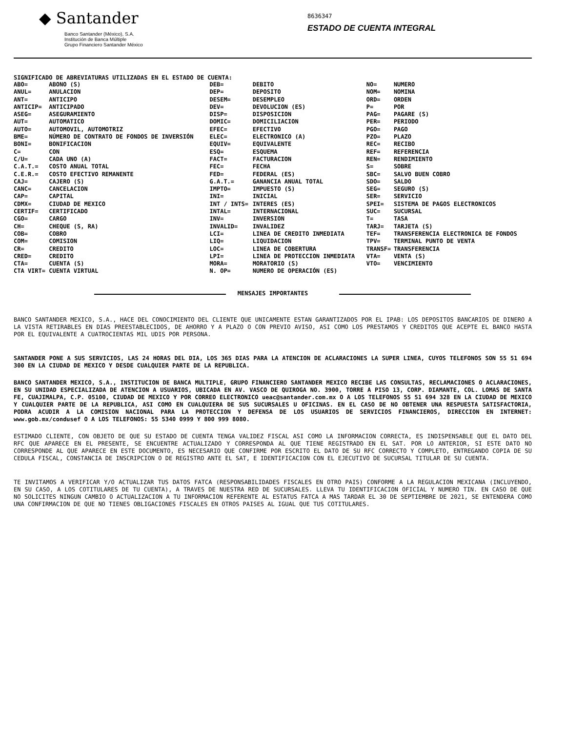◆ Santander
Banco Santander (México), S.A.
Institución de Banca Múltiple
Grupo Financiero Santander México
8636347
ESTADO DE CUENTA INTEGRAL
SIGNIFICADO DE ABREVIATURAS UTILIZADAS EN EL ESTADO DE CUENTA:
| ABO= ANUL= ANT= ANTICIP= ASEG= AUT= AUTO= BME= BONI= C= C/U= C.A.T.= C.E.R.= CAJ= CANC= CAP= CDMX= CERTIF= CGO= CH= COB= COM= CR= CRED= CTA= CTA VIRT= | ABONO (S) ANULACION ANTICIPO ANTICIPADO ASEGURAMIENTO AUTOMATICO AUTOMOVIL, AUTOMOTRIZ NÚMERO DE CONTRATO DE FONDOS DE INVERSIÓN BONIFICACION CON CADA UNO (A) COSTO ANUAL TOTAL COSTO EFECTIVO REMANENTE CAJERO (S) CANCELACION CAPITAL CIUDAD DE MEXICO CERTIFICADO CARGO CHEQUE (S, RA) COBRO COMISION CREDITO CREDITO CUENTA (S) CUENTA VIRTUAL | DEB= DEP= DESEM= DEV= DISP= DOMIC= EFEC= ELEC= EQUIV= ESQ= FACT= FEC= FED= G.A.T.= IMPTO= INI= INT / INTS= INTAL= INV= INVALID= LCI= LIQ= LOC= LPI= MORA= N. OP= | DEBITO DEPOSITO DESEMPLEO DEVOLUCION (ES) DISPOSICION DOMICILIACION EFECTIVO ELECTRONICO (A) EQUIVALENTE ESQUEMA FACTURACION FECHA FEDERAL (ES) GANANCIA ANUAL TOTAL IMPUESTO (S) INICIAL INTERES (ES) INTERNACIONAL INVERSION INVALIDEZ LINEA DE CREDITO INMEDIATA LIQUIDACION LINEA DE COBERTURA LINEA DE PROTECCION INMEDIATA MORATORIO (S) NUMERO DE OPERACIÓN (ES) | NO= NOM= ORD= P= PAG= PER= PGO= PZO= REC= REF= REN= S= SBC= SDO= SEG= SER= SPEI= SUC= T= TARJ= TEF= TPV= TRANSF= VTA= VTO= | NUMERO NOMINA ORDEN POR PAGARE (S) PERIODO PAGO PLAZO RECIBO REFERENCIA RENDIMIENTO SOBRE SALVO BUEN COBRO SALDO SEGURO (S) SERVICIO SISTEMA DE PAGOS ELECTRONICOS SUCURSAL TASA TARJETA (S) TRANSFERENCIA ELECTRONICA DE FONDOS TERMINAL PUNTO DE VENTA TRANSFERENCIA VENTA (S) VENCIMIENTO |
MENSAJES IMPORTANTES
BANCO SANTANDER MEXICO, S.A., HACE DEL CONOCIMIENTO DEL CLIENTE QUE UNICAMENTE ESTAN GARANTIZADOS POR EL IPAB: LOS DEPOSITOS BANCARIOS DE DINERO A LA VISTA RETIRABLES EN DIAS PREESTABLECIDOS, DE AHORRO Y A PLAZO O CON PREVIO AVISO, ASI COMO LOS PRESTAMOS Y CREDITOS QUE ACEPTE EL BANCO HASTA POR EL EQUIVALENTE A CUATROCIENTAS MIL UDIS POR PERSONA.
SANTANDER PONE A SUS SERVICIOS, LAS 24 HORAS DEL DIA, LOS 365 DIAS PARA LA ATENCION DE ACLARACIONES LA SUPER LINEA, CUYOS TELEFONOS SON 55 51 694 300 EN LA CIUDAD DE MEXICO Y DESDE CUALQUIER PARTE DE LA REPUBLICA.
BANCO SANTANDER MEXICO, S.A., INSTITUCION DE BANCA MULTIPLE, GRUPO FINANCIERO SANTANDER MEXICO RECIBE LAS CONSULTAS, RECLAMACIONES O ACLARACIONES, EN SU UNIDAD ESPECIALIZADA DE ATENCION A USUARIOS, UBICADA EN AV. VASCO DE QUIROGA NO. 3900, TORRE A PISO 13, CORP. DIAMANTE, COL. LOMAS DE SANTA FE, CUAJIMALPA, C.P. 05100, CIUDAD DE MEXICO Y POR CORREO ELECTRONICO ueac@santander.com.mx O A LOS TELEFONOS 55 51 694 328 EN LA CIUDAD DE MEXICO Y CUALQUIER PARTE DE LA REPUBLICA, ASI COMO EN CUALQUIERA DE SUS SUCURSALES U OFICINAS. EN EL CASO DE NO OBTENER UNA RESPUESTA SATISFACTORIA, PODRA ACUDIR A LA COMISION NACIONAL PARA LA PROTECCION Y DEFENSA DE LOS USUARIOS DE SERVICIOS FINANCIEROS, DIRECCION EN INTERNET: www.gob.mx/condusef O A LOS TELEFONOS: 55 5340 0999 Y 800 999 8080.
ESTIMADO CLIENTE, CON OBJETO DE QUE SU ESTADO DE CUENTA TENGA VALIDEZ FISCAL ASI COMO LA INFORMACION CORRECTA, ES INDISPENSABLE QUE EL DATO DEL RFC QUE APARECE EN EL PRESENTE, SE ENCUENTRE ACTUALIZADO Y CORRESPONDA AL QUE TIENE REGISTRADO EN EL SAT. POR LO ANTERIOR, SI ESTE DATO NO CORRESPONDE AL QUE APARECE EN ESTE DOCUMENTO, ES NECESARIO QUE CONFIRME POR ESCRITO EL DATO DE SU RFC CORRECTO Y COMPLETO, ENTREGANDO COPIA DE SU CEDULA FISCAL, CONSTANCIA DE INSCRIPCION O DE REGISTRO ANTE EL SAT, E IDENTIFICACION CON EL EJECUTIVO DE SUCURSAL TITULAR DE SU CUENTA.
TE INVITAMOS A VERIFICAR Y/O ACTUALIZAR TUS DATOS FATCA (RESPONSABILIDADES FISCALES EN OTRO PAIS) CONFORME A LA REGULACION MEXICANA (INCLUYENDO, EN SU CASO, A LOS COTITULARES DE TU CUENTA), A TRAVES DE NUESTRA RED DE SUCURSALES. LLEVA TU IDENTIFICACION OFICIAL Y NUMERO TIN. EN CASO DE QUE NO SOLICITES NINGUN CAMBIO O ACTUALIZACION A TU INFORMACION REFERENTE AL ESTATUS FATCA A MAS TARDAR EL 30 DE SEPTIEMBRE DE 2021, SE ENTENDERA COMO UNA CONFIRMACION DE QUE NO TIENES OBLIGACIONES FISCALES EN OTROS PAISES AL IGUAL QUE TUS COTITULARES.